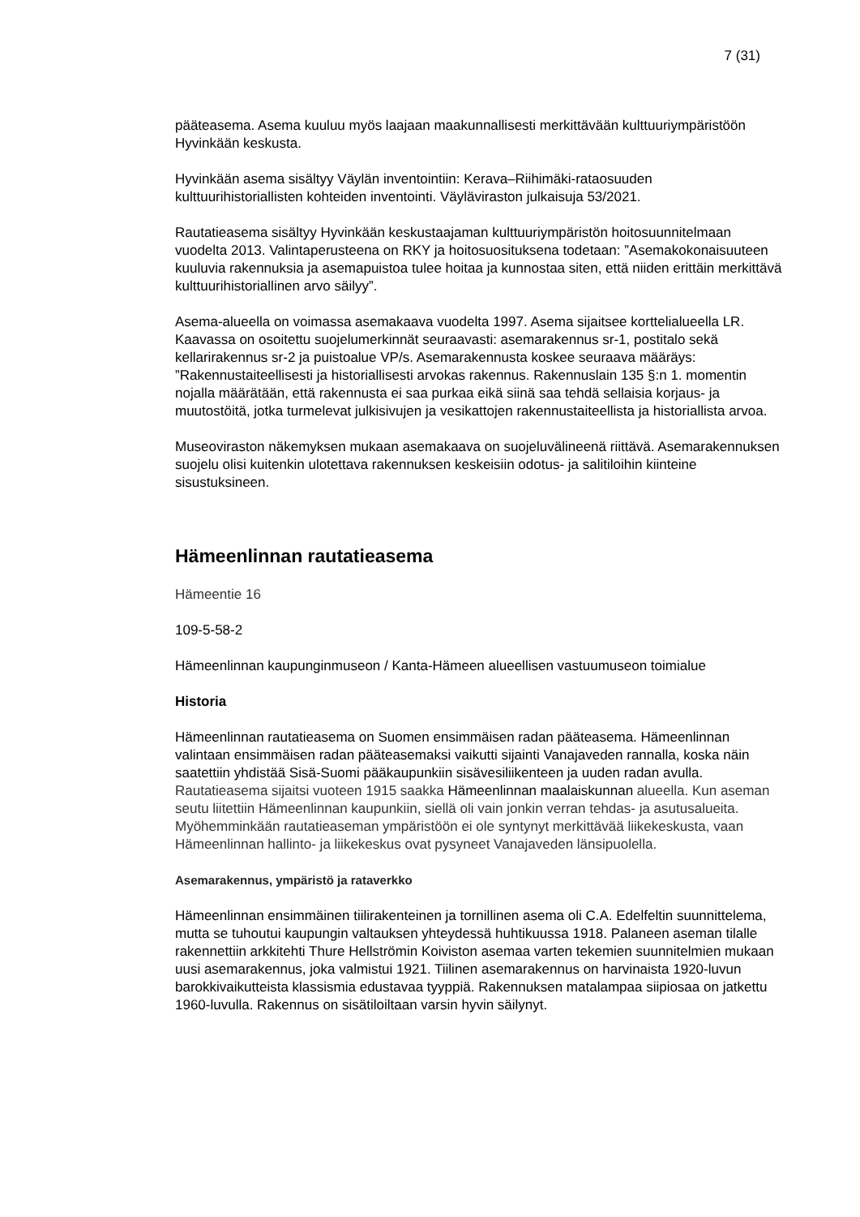7 (31)
pääteasema. Asema kuuluu myös laajaan maakunnallisesti merkittävään kulttuuriympäristöön Hyvinkään keskusta.
Hyvinkään asema sisältyy Väylän inventointiin: Kerava–Riihimäki-rataosuuden kulttuurihistoriallisten kohteiden inventointi. Väyläviraston julkaisuja 53/2021.
Rautatieasema sisältyy Hyvinkään keskustaajaman kulttuuriympäristön hoitosuunnitelmaan vuodelta 2013. Valintaperusteena on RKY ja hoitosuosituksena todetaan: ”Asemakokonaisuuteen kuuluvia rakennuksia ja asemapuistoa tulee hoitaa ja kunnostaa siten, että niiden erittäin merkittävä kulttuurihistoriallinen arvo säilyy”.
Asema-alueella on voimassa asemakaava vuodelta 1997. Asema sijaitsee korttelialueella LR. Kaavassa on osoitettu suojelumerkinnät seuraavasti: asemarakennus sr-1, postitalo sekä kellarirakennus sr-2 ja puistoalue VP/s. Asemarakennusta koskee seuraava määräys: ”Rakennustaiteellisesti ja historiallisesti arvokas rakennus. Rakennuslain 135 §:n 1. momentin nojalla määrätään, että rakennusta ei saa purkaa eikä siinä saa tehdä sellaisia korjaus- ja muutostöitä, jotka turmelevat julkisivujen ja vesikattojen rakennustaiteellista ja historiallista arvoa.
Museoviraston näkemyksen mukaan asemakaava on suojeluvälineenä riittävä. Asemarakennuksen suojelu olisi kuitenkin ulotettava rakennuksen keskeisiin odotus- ja salitiloihin kiinteine sisustuksineen.
Hämeenlinnan rautatieasema
Hämeentie 16
109-5-58-2
Hämeenlinnan kaupunginmuseon / Kanta-Hämeen alueellisen vastuumuseon toimialue
Historia
Hämeenlinnan rautatieasema on Suomen ensimmäisen radan pääteasema. Hämeenlinnan valintaan ensimmäisen radan pääteasemaksi vaikutti sijainti Vanajaveden rannalla, koska näin saatettiin yhdistää Sisä-Suomi pääkaupunkiin sisävesiliikenteen ja uuden radan avulla. Rautatieasema sijaitsi vuoteen 1915 saakka Hämeenlinnan maalaiskunnan alueella. Kun aseman seutu liitettiin Hämeenlinnan kaupunkiin, siellä oli vain jonkin verran tehdas- ja asutusalueita. Myöhemminkään rautatieaseman ympäristöön ei ole syntynyt merkittävää liikekeskusta, vaan Hämeenlinnan hallinto- ja liikekeskus ovat pysyneet Vanajaveden länsipuolella.
Asemarakennus, ympäristö ja rataverkko
Hämeenlinnan ensimmäinen tiilirakenteinen ja tornillinen asema oli C.A. Edelfeltin suunnittelema, mutta se tuhoutui kaupungin valtauksen yhteydessä huhtikuussa 1918. Palaneen aseman tilalle rakennettiin arkkitehti Thure Hellströmin Koiviston asemaa varten tekemien suunnitelmien mukaan uusi asemarakennus, joka valmistui 1921. Tiilinen asemarakennus on harvinaista 1920-luvun barokkivaikutteista klassismia edustavaa tyyppiä. Rakennuksen matalampaa siipiosaa on jatkettu 1960-luvulla. Rakennus on sisätiloiltaan varsin hyvin säilynyt.